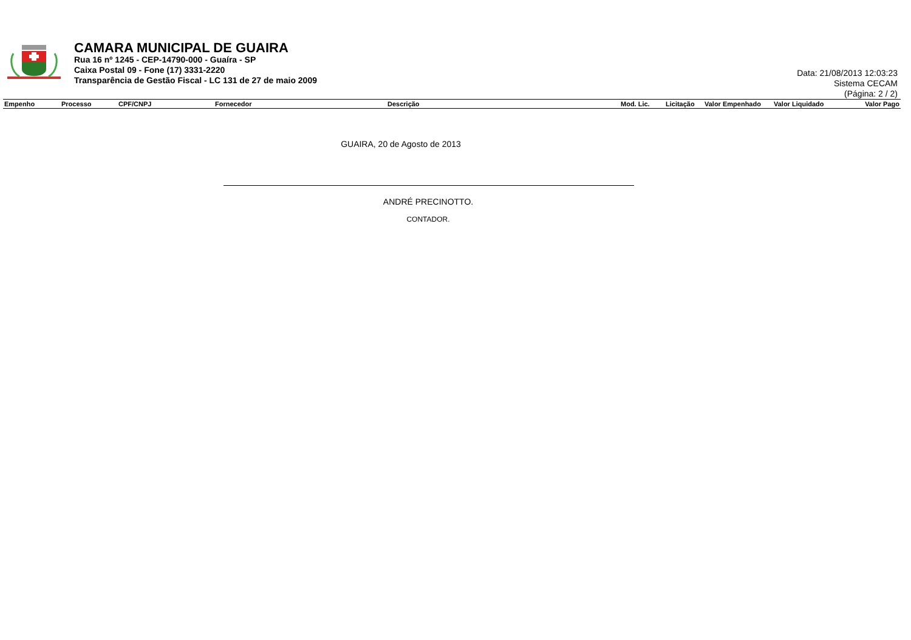CAMARA MUNICIPAL DE GUAIRA
Rua 16 nº 1245 - CEP-14790-000 - Guaíra - SP
Caixa Postal 09 - Fone (17) 3331-2220
Transparência de Gestão Fiscal - LC 131 de 27 de maio 2009
Data: 21/08/2013 12:03:23
Sistema CECAM
(Página: 2 / 2)
| Empenho | Processo | CPF/CNPJ | Fornecedor | Descrição | Mod. Lic. | Licitação | Valor Empenhado | Valor Liquidado | Valor Pago |
| --- | --- | --- | --- | --- | --- | --- | --- | --- | --- |
GUAIRA, 20 de Agosto de 2013
ANDRÉ PRECINOTTO.
CONTADOR.